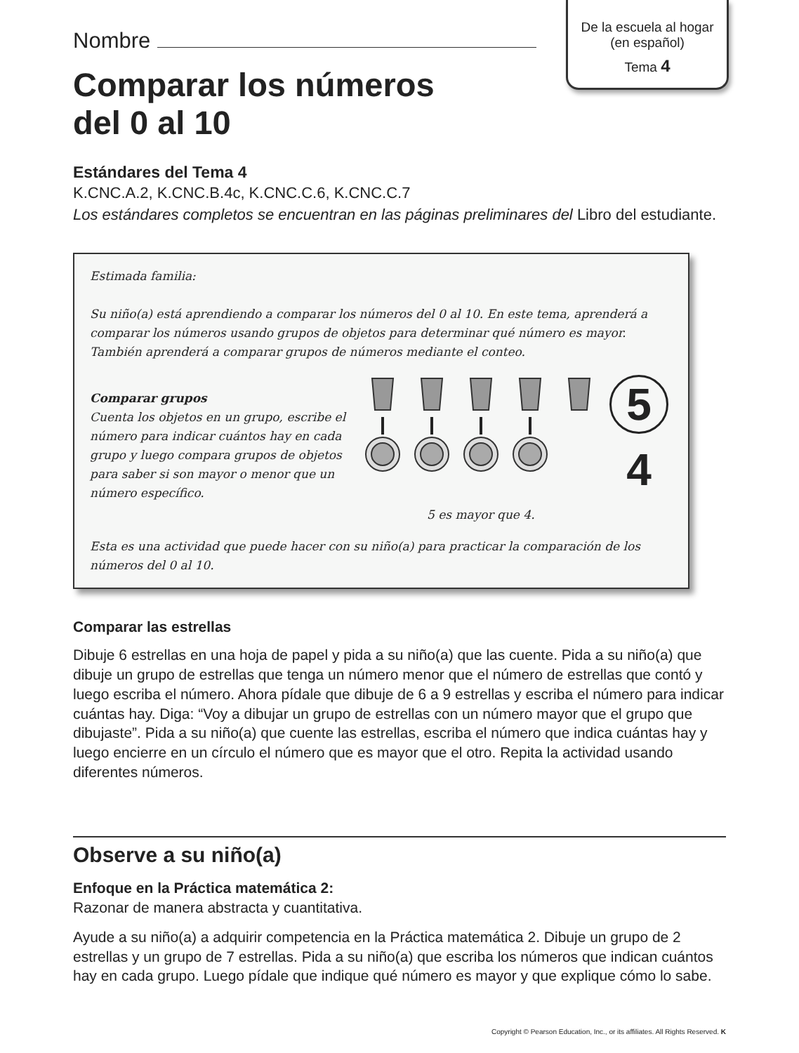De la escuela al hogar
(en español)
Tema 4
Nombre
Comparar los números
del 0 al 10
Estándares del Tema 4
K.CNC.A.2, K.CNC.B.4c, K.CNC.C.6, K.CNC.C.7
Los estándares completos se encuentran en las páginas preliminares del Libro del estudiante.
Estimada familia:
Su niño(a) está aprendiendo a comparar los números del 0 al 10. En este tema, aprenderá a comparar los números usando grupos de objetos para determinar qué número es mayor. También aprenderá a comparar grupos de números mediante el conteo.
Comparar grupos
Cuenta los objetos en un grupo, escribe el número para indicar cuántos hay en cada grupo y luego compara grupos de objetos para saber si son mayor o menor que un número específico.
5
4
5 es mayor que 4.
Esta es una actividad que puede hacer con su niño(a) para practicar la comparación de los números del 0 al 10.
Comparar las estrellas
Dibuje 6 estrellas en una hoja de papel y pida a su niño(a) que las cuente. Pida a su niño(a) que dibuje un grupo de estrellas que tenga un número menor que el número de estrellas que contó y luego escriba el número. Ahora pídale que dibuje de 6 a 9 estrellas y escriba el número para indicar cuántas hay. Diga: “Voy a dibujar un grupo de estrellas con un número mayor que el grupo que dibujaste”. Pida a su niño(a) que cuente las estrellas, escriba el número que indica cuántas hay y luego encierre en un círculo el número que es mayor que el otro. Repita la actividad usando diferentes números.
Observe a su niño(a)
Enfoque en la Práctica matemática 2:
Razonar de manera abstracta y cuantitativa.
Ayude a su niño(a) a adquirir competencia en la Práctica matemática 2. Dibuje un grupo de 2 estrellas y un grupo de 7 estrellas. Pida a su niño(a) que escriba los números que indican cuántos hay en cada grupo. Luego pídale que indique qué número es mayor y que explique cómo lo sabe.
Copyright © Pearson Education, Inc., or its affiliates. All Rights Reserved. K